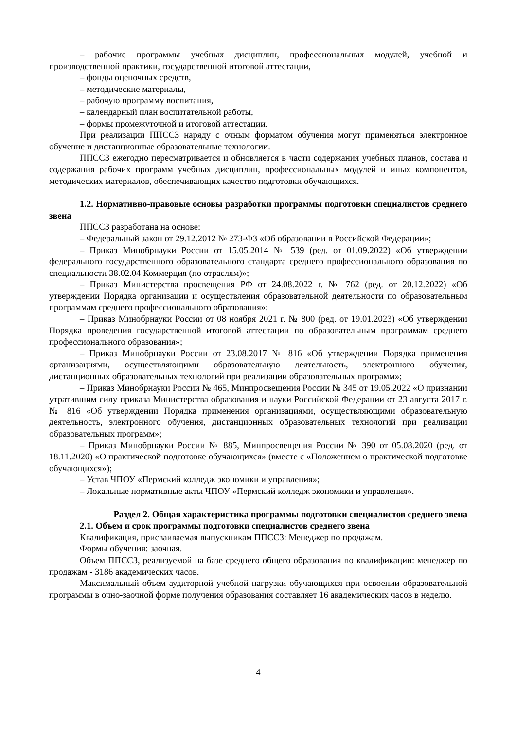– рабочие программы учебных дисциплин, профессиональных модулей, учебной и производственной практики, государственной итоговой аттестации,
– фонды оценочных средств,
– методические материалы,
– рабочую программу воспитания,
– календарный план воспитательной работы,
– формы промежуточной и итоговой аттестации.
При реализации ППССЗ наряду с очным форматом обучения могут применяться электронное обучение и дистанционные образовательные технологии.
ППССЗ ежегодно пересматривается и обновляется в части содержания учебных планов, состава и содержания рабочих программ учебных дисциплин, профессиональных модулей и иных компонентов, методических материалов, обеспечивающих качество подготовки обучающихся.
1.2. Нормативно-правовые основы разработки программы подготовки специалистов среднего звена
ППССЗ разработана на основе:
– Федеральный закон от 29.12.2012 № 273-ФЗ «Об образовании в Российской Федерации»;
– Приказ Минобрнауки России от 15.05.2014 № 539 (ред. от 01.09.2022) «Об утверждении федерального государственного образовательного стандарта среднего профессионального образования по специальности 38.02.04 Коммерция (по отраслям)»;
– Приказ Министерства просвещения РФ от 24.08.2022 г. № 762 (ред. от 20.12.2022) «Об утверждении Порядка организации и осуществления образовательной деятельности по образовательным программам среднего профессионального образования»;
– Приказ Минобрнауки России от 08 ноября 2021 г. № 800 (ред. от 19.01.2023) «Об утверждении Порядка проведения государственной итоговой аттестации по образовательным программам среднего профессионального образования»;
– Приказ Минобрнауки России от 23.08.2017 № 816 «Об утверждении Порядка применения организациями, осуществляющими образовательную деятельность, электронного обучения, дистанционных образовательных технологий при реализации образовательных программ»;
– Приказ Минобрнауки России № 465, Минпросвещения России № 345 от 19.05.2022 «О признании утратившим силу приказа Министерства образования и науки Российской Федерации от 23 августа 2017 г. № 816 «Об утверждении Порядка применения организациями, осуществляющими образовательную деятельность, электронного обучения, дистанционных образовательных технологий при реализации образовательных программ»;
– Приказ Минобрнауки России № 885, Минпросвещения России № 390 от 05.08.2020 (ред. от 18.11.2020) «О практической подготовке обучающихся» (вместе с «Положением о практической подготовке обучающихся»);
– Устав ЧПОУ «Пермский колледж экономики и управления»;
– Локальные нормативные акты ЧПОУ «Пермский колледж экономики и управления».
Раздел 2. Общая характеристика программы подготовки специалистов среднего звена
2.1. Объем и срок программы подготовки специалистов среднего звена
Квалификация, присваиваемая выпускникам ППССЗ: Менеджер по продажам.
Формы обучения: заочная.
Объем ППССЗ, реализуемой на базе среднего общего образования по квалификации: менеджер по продажам - 3186 академических часов.
Максимальный объем аудиторной учебной нагрузки обучающихся при освоении образовательной программы в очно-заочной форме получения образования составляет 16 академических часов в неделю.
4